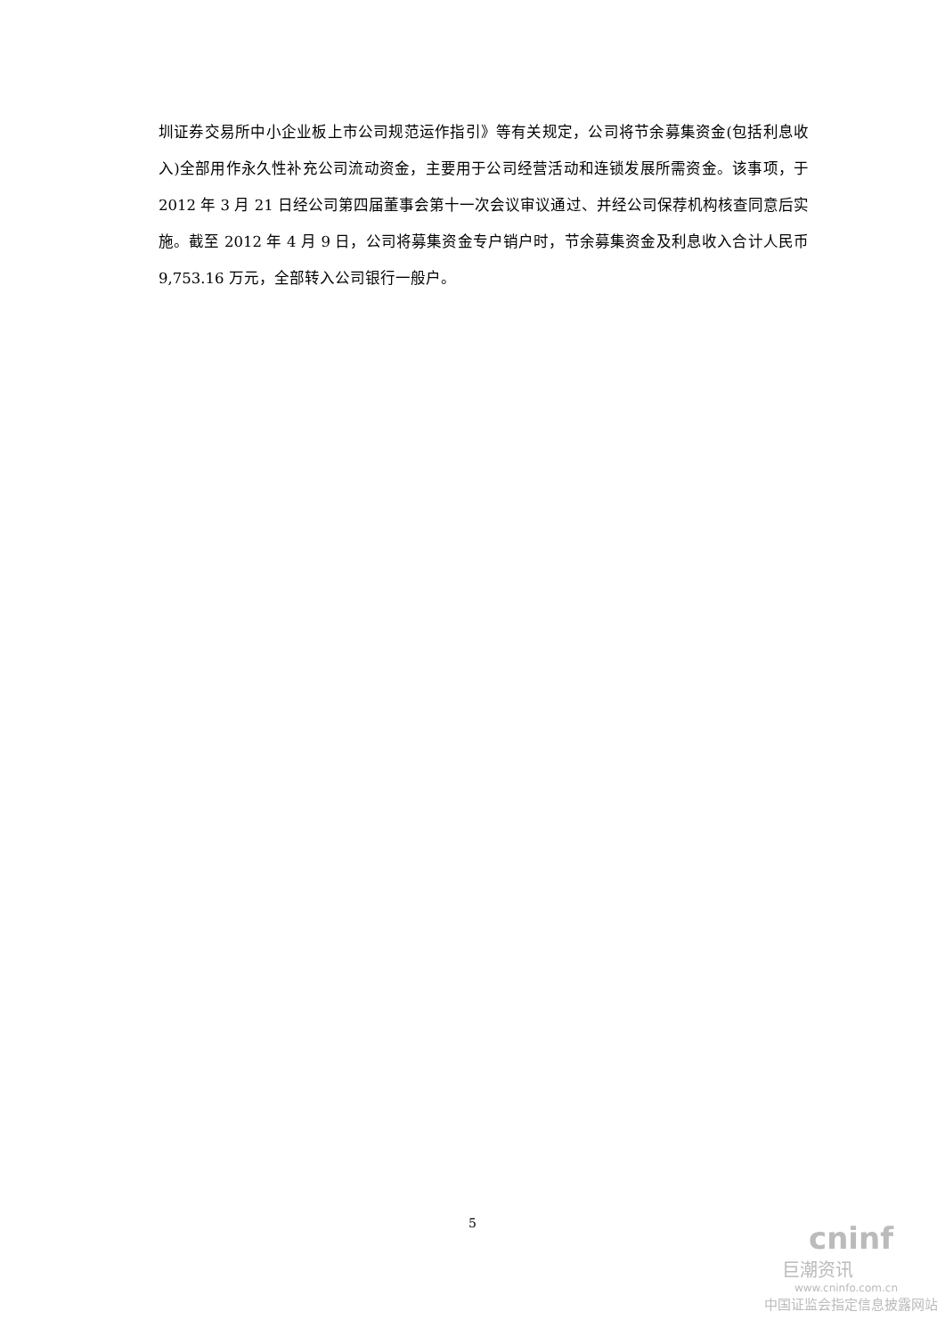圳证券交易所中小企业板上市公司规范运作指引》等有关规定，公司将节余募集资金(包括利息收入)全部用作永久性补充公司流动资金，主要用于公司经营活动和连锁发展所需资金。该事项，于 2012 年 3 月 21 日经公司第四届董事会第十一次会议审议通过、并经公司保荐机构核查同意后实施。截至 2012 年 4 月 9 日，公司将募集资金专户销户时，节余募集资金及利息收入合计人民币 9,753.16 万元，全部转入公司银行一般户。
5
cninf
巨潮资讯
www.cninfo.com.cn
中国证监会指定信息披露网站